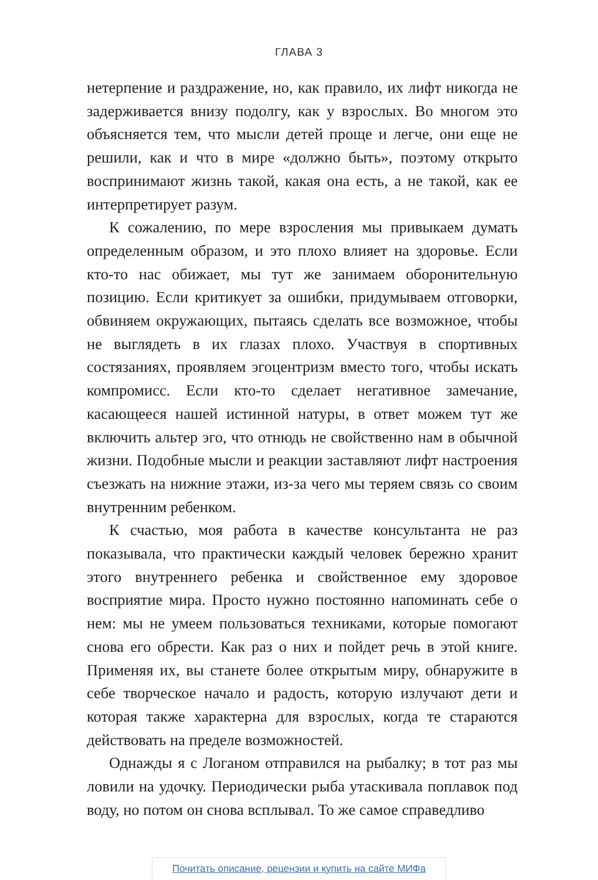ГЛАВА 3
нетерпение и раздражение, но, как правило, их лифт никогда не задерживается внизу подолгу, как у взрослых. Во многом это объясняется тем, что мысли детей проще и легче, они еще не решили, как и что в мире «должно быть», поэтому открыто воспринимают жизнь такой, какая она есть, а не такой, как ее интерпретирует разум.
К сожалению, по мере взросления мы привыкаем думать определенным образом, и это плохо влияет на здоровье. Если кто-то нас обижает, мы тут же занимаем оборонительную позицию. Если критикует за ошибки, придумываем отговорки, обвиняем окружающих, пытаясь сделать все возможное, чтобы не выглядеть в их глазах плохо. Участвуя в спортивных состязаниях, проявляем эгоцентризм вместо того, чтобы искать компромисс. Если кто-то сделает негативное замечание, касающееся нашей истинной натуры, в ответ можем тут же включить альтер эго, что отнюдь не свойственно нам в обычной жизни. Подобные мысли и реакции заставляют лифт настроения съезжать на нижние этажи, из-за чего мы теряем связь со своим внутренним ребенком.
К счастью, моя работа в качестве консультанта не раз показывала, что практически каждый человек бережно хранит этого внутреннего ребенка и свойственное ему здоровое восприятие мира. Просто нужно постоянно напоминать себе о нем: мы не умеем пользоваться техниками, которые помогают снова его обрести. Как раз о них и пойдет речь в этой книге. Применяя их, вы станете более открытым миру, обнаружите в себе творческое начало и радость, которую излучают дети и которая также характерна для взрослых, когда те стараются действовать на пределе возможностей.
Однажды я с Логаном отправился на рыбалку; в тот раз мы ловили на удочку. Периодически рыба утаскивала поплавок под воду, но потом он снова всплывал. То же самое справедливо
Почитать описание, рецензии и купить на сайте МИФа